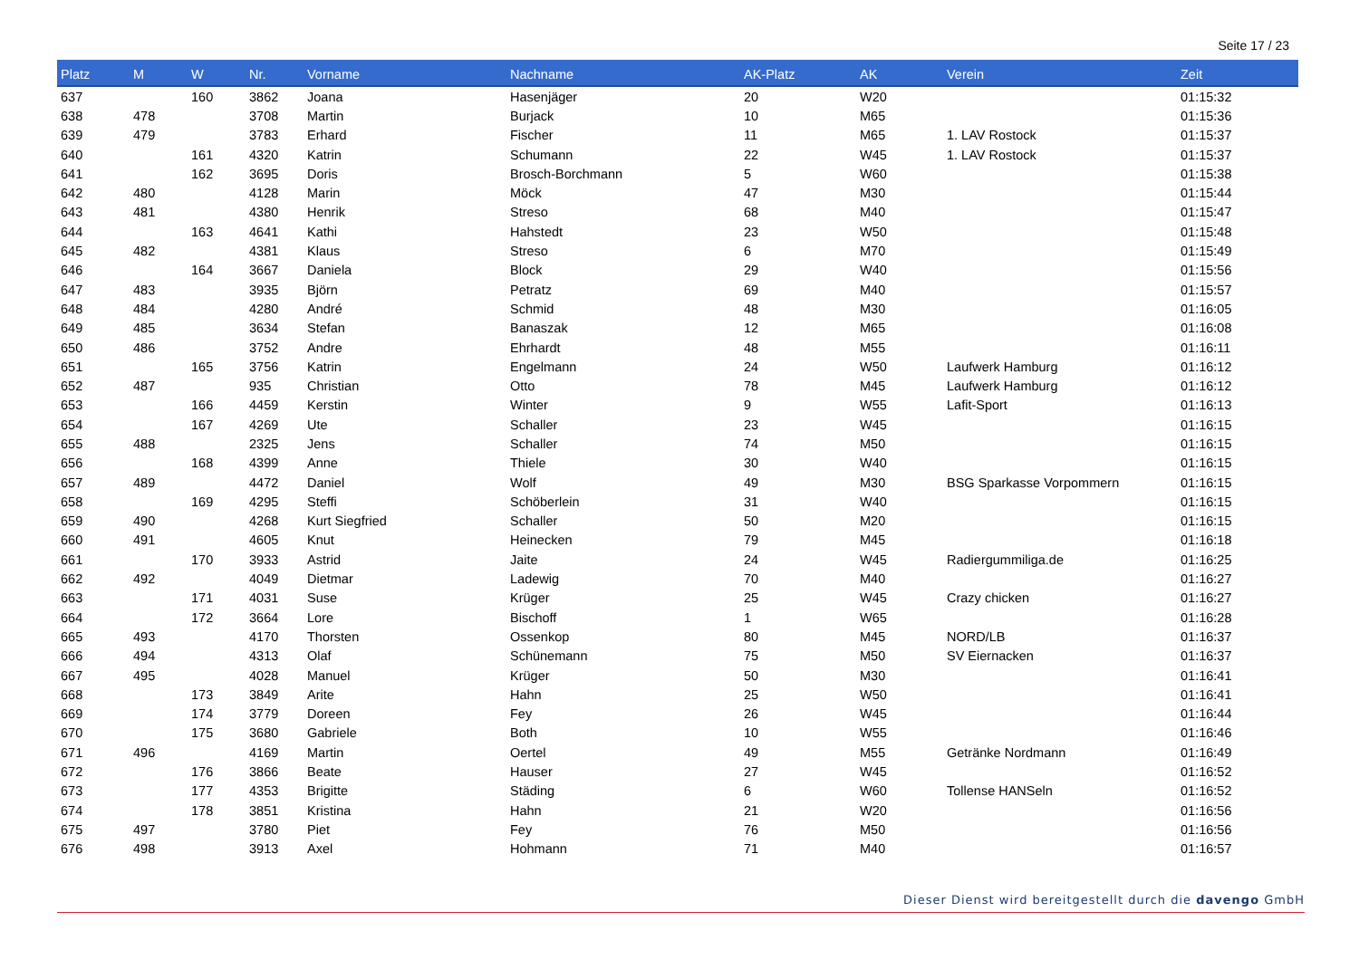Seite 17 / 23
| Platz | M | W | Nr. | Vorname | Nachname | AK-Platz | AK | Verein | Zeit |
| --- | --- | --- | --- | --- | --- | --- | --- | --- | --- |
| 637 | | 160 | 3862 | Joana | Hasenjäger | 20 | W20 | | 01:15:32 |
| 638 | 478 | | 3708 | Martin | Burjack | 10 | M65 | | 01:15:36 |
| 639 | 479 | | 3783 | Erhard | Fischer | 11 | M65 | 1. LAV Rostock | 01:15:37 |
| 640 | | 161 | 4320 | Katrin | Schumann | 22 | W45 | 1. LAV Rostock | 01:15:37 |
| 641 | | 162 | 3695 | Doris | Brosch-Borchmann | 5 | W60 | | 01:15:38 |
| 642 | 480 | | 4128 | Marin | Möck | 47 | M30 | | 01:15:44 |
| 643 | 481 | | 4380 | Henrik | Streso | 68 | M40 | | 01:15:47 |
| 644 | | 163 | 4641 | Kathi | Hahstedt | 23 | W50 | | 01:15:48 |
| 645 | 482 | | 4381 | Klaus | Streso | 6 | M70 | | 01:15:49 |
| 646 | | 164 | 3667 | Daniela | Block | 29 | W40 | | 01:15:56 |
| 647 | 483 | | 3935 | Björn | Petratz | 69 | M40 | | 01:15:57 |
| 648 | 484 | | 4280 | André | Schmid | 48 | M30 | | 01:16:05 |
| 649 | 485 | | 3634 | Stefan | Banaszak | 12 | M65 | | 01:16:08 |
| 650 | 486 | | 3752 | Andre | Ehrhardt | 48 | M55 | | 01:16:11 |
| 651 | | 165 | 3756 | Katrin | Engelmann | 24 | W50 | Laufwerk Hamburg | 01:16:12 |
| 652 | 487 | | 935 | Christian | Otto | 78 | M45 | Laufwerk Hamburg | 01:16:12 |
| 653 | | 166 | 4459 | Kerstin | Winter | 9 | W55 | Lafit-Sport | 01:16:13 |
| 654 | | 167 | 4269 | Ute | Schaller | 23 | W45 | | 01:16:15 |
| 655 | 488 | | 2325 | Jens | Schaller | 74 | M50 | | 01:16:15 |
| 656 | | 168 | 4399 | Anne | Thiele | 30 | W40 | | 01:16:15 |
| 657 | 489 | | 4472 | Daniel | Wolf | 49 | M30 | BSG Sparkasse Vorpommern | 01:16:15 |
| 658 | | 169 | 4295 | Steffi | Schöberlein | 31 | W40 | | 01:16:15 |
| 659 | 490 | | 4268 | Kurt Siegfried | Schaller | 50 | M20 | | 01:16:15 |
| 660 | 491 | | 4605 | Knut | Heinecken | 79 | M45 | | 01:16:18 |
| 661 | | 170 | 3933 | Astrid | Jaite | 24 | W45 | Radiergummiliga.de | 01:16:25 |
| 662 | 492 | | 4049 | Dietmar | Ladewig | 70 | M40 | | 01:16:27 |
| 663 | | 171 | 4031 | Suse | Krüger | 25 | W45 | Crazy chicken | 01:16:27 |
| 664 | | 172 | 3664 | Lore | Bischoff | 1 | W65 | | 01:16:28 |
| 665 | 493 | | 4170 | Thorsten | Ossenkop | 80 | M45 | NORD/LB | 01:16:37 |
| 666 | 494 | | 4313 | Olaf | Schünemann | 75 | M50 | SV Eiernacken | 01:16:37 |
| 667 | 495 | | 4028 | Manuel | Krüger | 50 | M30 | | 01:16:41 |
| 668 | | 173 | 3849 | Arite | Hahn | 25 | W50 | | 01:16:41 |
| 669 | | 174 | 3779 | Doreen | Fey | 26 | W45 | | 01:16:44 |
| 670 | | 175 | 3680 | Gabriele | Both | 10 | W55 | | 01:16:46 |
| 671 | 496 | | 4169 | Martin | Oertel | 49 | M55 | Getränke Nordmann | 01:16:49 |
| 672 | | 176 | 3866 | Beate | Hauser | 27 | W45 | | 01:16:52 |
| 673 | | 177 | 4353 | Brigitte | Städing | 6 | W60 | Tollense HANSeln | 01:16:52 |
| 674 | | 178 | 3851 | Kristina | Hahn | 21 | W20 | | 01:16:56 |
| 675 | 497 | | 3780 | Piet | Fey | 76 | M50 | | 01:16:56 |
| 676 | 498 | | 3913 | Axel | Hohmann | 71 | M40 | | 01:16:57 |
Dieser Dienst wird bereitgestellt durch die davengo GmbH